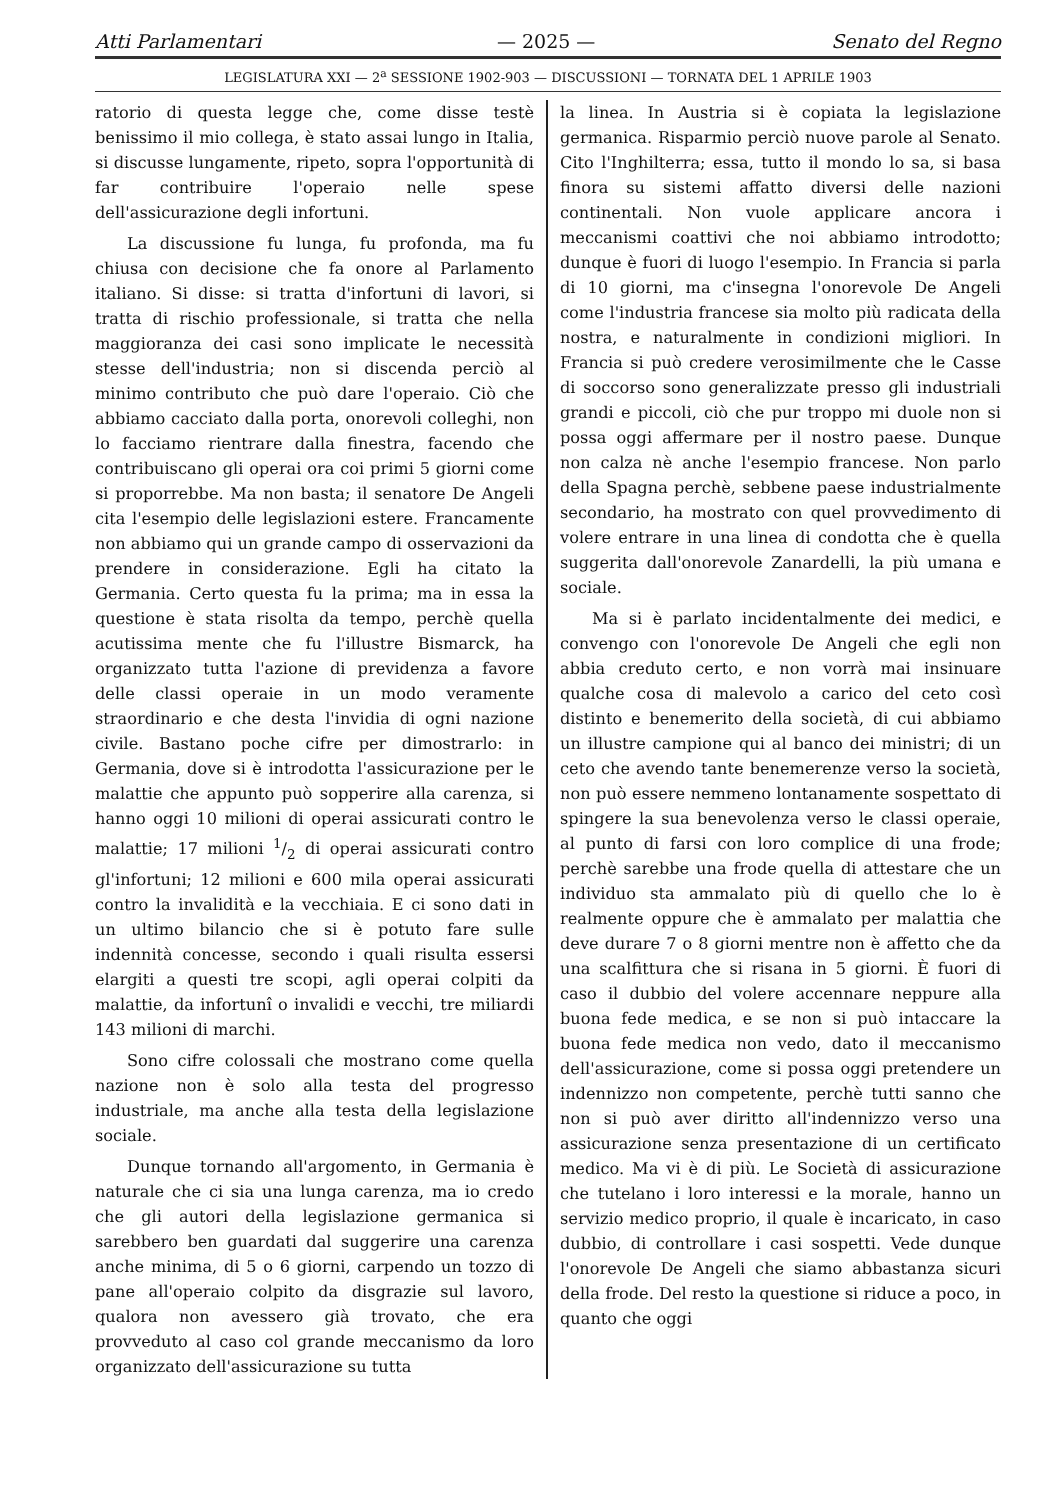Atti Parlamentari — 2025 — Senato del Regno
LEGISLATURA XXI — 2<sup>a</sup> SESSIONE 1902-903 — DISCUSSIONI — TORNATA DEL 1 APRILE 1903
ratorio di questa legge che, come disse testè benissimo il mio collega, è stato assai lungo in Italia, si discusse lungamente, ripeto, sopra l'opportunità di far contribuire l'operaio nelle spese dell'assicurazione degli infortuni.
La discussione fu lunga, fu profonda, ma fu chiusa con decisione che fa onore al Parlamento italiano. Si disse: si tratta d'infortuni di lavori, si tratta di rischio professionale, si tratta che nella maggioranza dei casi sono implicate le necessità stesse dell'industria; non si discenda perciò al minimo contributo che può dare l'operaio. Ciò che abbiamo cacciato dalla porta, onorevoli colleghi, non lo facciamo rientrare dalla finestra, facendo che contribuiscano gli operai ora coi primi 5 giorni come si proporrebbe. Ma non basta; il senatore De Angeli cita l'esempio delle legislazioni estere. Francamente non abbiamo qui un grande campo di osservazioni da prendere in considerazione. Egli ha citato la Germania. Certo questa fu la prima; ma in essa la questione è stata risolta da tempo, perchè quella acutissima mente che fu l'illustre Bismarck, ha organizzato tutta l'azione di previdenza a favore delle classi operaie in un modo veramente straordinario e che desta l'invidia di ogni nazione civile. Bastano poche cifre per dimostrarlo: in Germania, dove si è introdotta l'assicurazione per le malattie che appunto può sopperire alla carenza, si hanno oggi 10 milioni di operai assicurati contro le malattie; 17 milioni 1/2 di operai assicurati contro gl'infortuni; 12 milioni e 600 mila operai assicurati contro la invalidità e la vecchiaia. E ci sono dati in un ultimo bilancio che si è potuto fare sulle indennità concesse, secondo i quali risulta essersi elargiti a questi tre scopi, agli operai colpiti da malattie, da infortunî o invalidi e vecchi, tre miliardi 143 milioni di marchi.
Sono cifre colossali che mostrano come quella nazione non è solo alla testa del progresso industriale, ma anche alla testa della legislazione sociale.
Dunque tornando all'argomento, in Germania è naturale che ci sia una lunga carenza, ma io credo che gli autori della legislazione germanica si sarebbero ben guardati dal suggerire una carenza anche minima, di 5 o 6 giorni, carpendo un tozzo di pane all'operaio colpito da disgrazie sul lavoro, qualora non avessero già trovato, che era provveduto al caso col grande meccanismo da loro organizzato dell'assicurazione su tutta
la linea. In Austria si è copiata la legislazione germanica. Risparmio perciò nuove parole al Senato. Cito l'Inghilterra; essa, tutto il mondo lo sa, si basa finora su sistemi affatto diversi delle nazioni continentali. Non vuole applicare ancora i meccanismi coattivi che noi abbiamo introdotto; dunque è fuori di luogo l'esempio. In Francia si parla di 10 giorni, ma c'insegna l'onorevole De Angeli come l'industria francese sia molto più radicata della nostra, e naturalmente in condizioni migliori. In Francia si può credere verosimilmente che le Casse di soccorso sono generalizzate presso gli industriali grandi e piccoli, ciò che pur troppo mi duole non si possa oggi affermare per il nostro paese. Dunque non calza nè anche l'esempio francese. Non parlo della Spagna perchè, sebbene paese industrialmente secondario, ha mostrato con quel provvedimento di volere entrare in una linea di condotta che è quella suggerita dall'onorevole Zanardelli, la più umana e sociale.
Ma si è parlato incidentalmente dei medici, e convengo con l'onorevole De Angeli che egli non abbia creduto certo, e non vorrà mai insinuare qualche cosa di malevolo a carico del ceto così distinto e benemerito della società, di cui abbiamo un illustre campione qui al banco dei ministri; di un ceto che avendo tante benemerenze verso la società, non può essere nemmeno lontanamente sospettato di spingere la sua benevolenza verso le classi operaie, al punto di farsi con loro complice di una frode; perchè sarebbe una frode quella di attestare che un individuo sta ammalato più di quello che lo è realmente oppure che è ammalato per malattia che deve durare 7 o 8 giorni mentre non è affetto che da una scalfittura che si risana in 5 giorni. È fuori di caso il dubbio del volere accennare neppure alla buona fede medica, e se non si può intaccare la buona fede medica non vedo, dato il meccanismo dell'assicurazione, come si possa oggi pretendere un indennizzo non competente, perchè tutti sanno che non si può aver diritto all'indennizzo verso una assicurazione senza presentazione di un certificato medico. Ma vi è di più. Le Società di assicurazione che tutelano i loro interessi e la morale, hanno un servizio medico proprio, il quale è incaricato, in caso dubbio, di controllare i casi sospetti. Vede dunque l'onorevole De Angeli che siamo abbastanza sicuri della frode. Del resto la questione si riduce a poco, in quanto che oggi